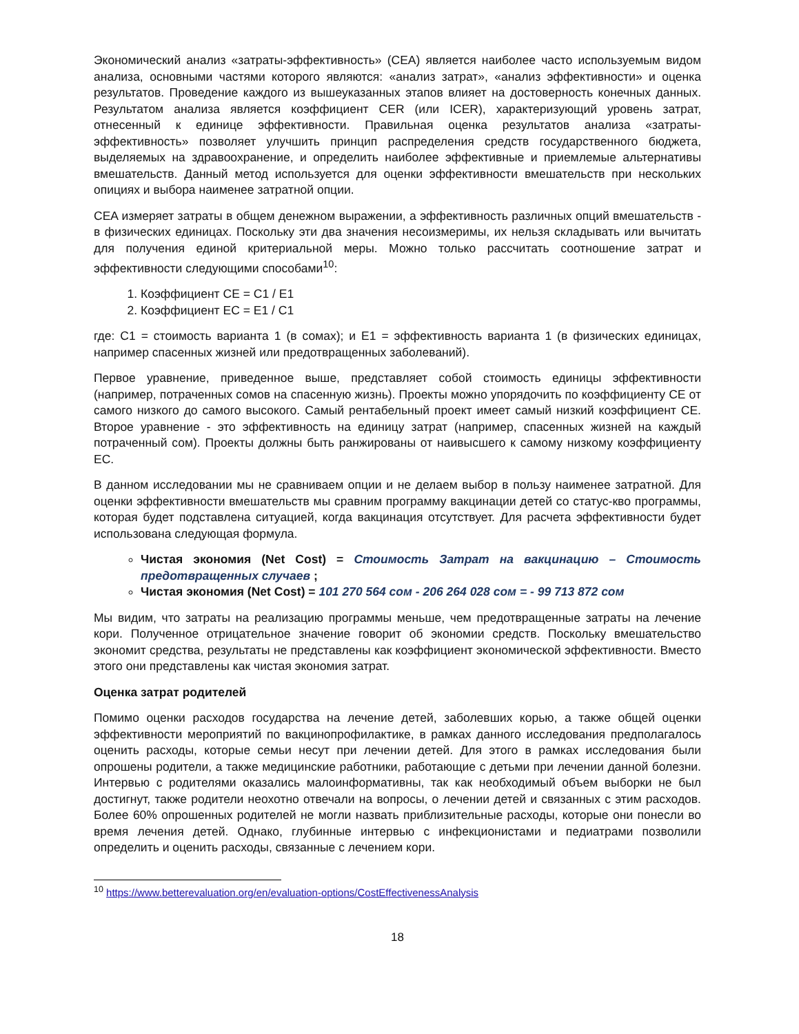Экономический анализ «затраты-эффективность» (CEA) является наиболее часто используемым видом анализа, основными частями которого являются: «анализ затрат», «анализ эффективности» и оценка результатов. Проведение каждого из вышеуказанных этапов влияет на достоверность конечных данных. Результатом анализа является коэффициент CER (или ICER), характеризующий уровень затрат, отнесенный к единице эффективности. Правильная оценка результатов анализа «затраты-эффективность» позволяет улучшить принцип распределения средств государственного бюджета, выделяемых на здравоохранение, и определить наиболее эффективные и приемлемые альтернативы вмешательств. Данный метод используется для оценки эффективности вмешательств при нескольких опициях и выбора наименее затратной опции.
CEA измеряет затраты в общем денежном выражении, а эффективность различных опций вмешательств - в физических единицах. Поскольку эти два значения несоизмеримы, их нельзя складывать или вычитать для получения единой критериальной меры. Можно только рассчитать соотношение затрат и эффективности следующими способами<sup>10</sup>:
1. Коэффициент CE = C1 / E1
2. Коэффициент EC = E1 / C1
где: C1 = стоимость варианта 1 (в сомах); и E1 = эффективность варианта 1 (в физических единицах, например спасенных жизней или предотвращенных заболеваний).
Первое уравнение, приведенное выше, представляет собой стоимость единицы эффективности (например, потраченных сомов на спасенную жизнь). Проекты можно упорядочить по коэффициенту CE от самого низкого до самого высокого. Самый рентабельный проект имеет самый низкий коэффициент CE. Второе уравнение - это эффективность на единицу затрат (например, спасенных жизней на каждый потраченный сом). Проекты должны быть ранжированы от наивысшего к самому низкому коэффициенту EC.
В данном исследовании мы не сравниваем опции и не делаем выбор в пользу наименее затратной. Для оценки эффективности вмешательств мы сравним программу вакцинации детей со статус-кво программы, которая будет подставлена ситуацией, когда вакцинация отсутствует. Для расчета эффективности будет использована следующая формула.
Чистая экономия (Net Cost) = Стоимость Затрат на вакцинацию – Стоимость предотвращенных случаев ;
Чистая экономия (Net Cost) = 101 270 564 сом - 206 264 028 сом = - 99 713 872 сом
Мы видим, что затраты на реализацию программы меньше, чем предотвращенные затраты на лечение кори. Полученное отрицательное значение говорит об экономии средств. Поскольку вмешательство экономит средства, результаты не представлены как коэффициент экономической эффективности. Вместо этого они представлены как чистая экономия затрат.
Оценка затрат родителей
Помимо оценки расходов государства на лечение детей, заболевших корью, а также общей оценки эффективности мероприятий по вакцинопрофилактике, в рамках данного исследования предполагалось оценить расходы, которые семьи несут при лечении детей. Для этого в рамках исследования были опрошены родители, а также медицинские работники, работающие с детьми при лечении данной болезни. Интервью с родителями оказались малоинформативны, так как необходимый объем выборки не был достигнут, также родители неохотно отвечали на вопросы, о лечении детей и связанных с этим расходов. Более 60% опрошенных родителей не могли назвать приблизительные расходы, которые они понесли во время лечения детей. Однако, глубинные интервью с инфекционистами и педиатрами позволили определить и оценить расходы, связанные с лечением кори.
<sup>10</sup> https://www.betterevaluation.org/en/evaluation-options/CostEffectivenessAnalysis
18